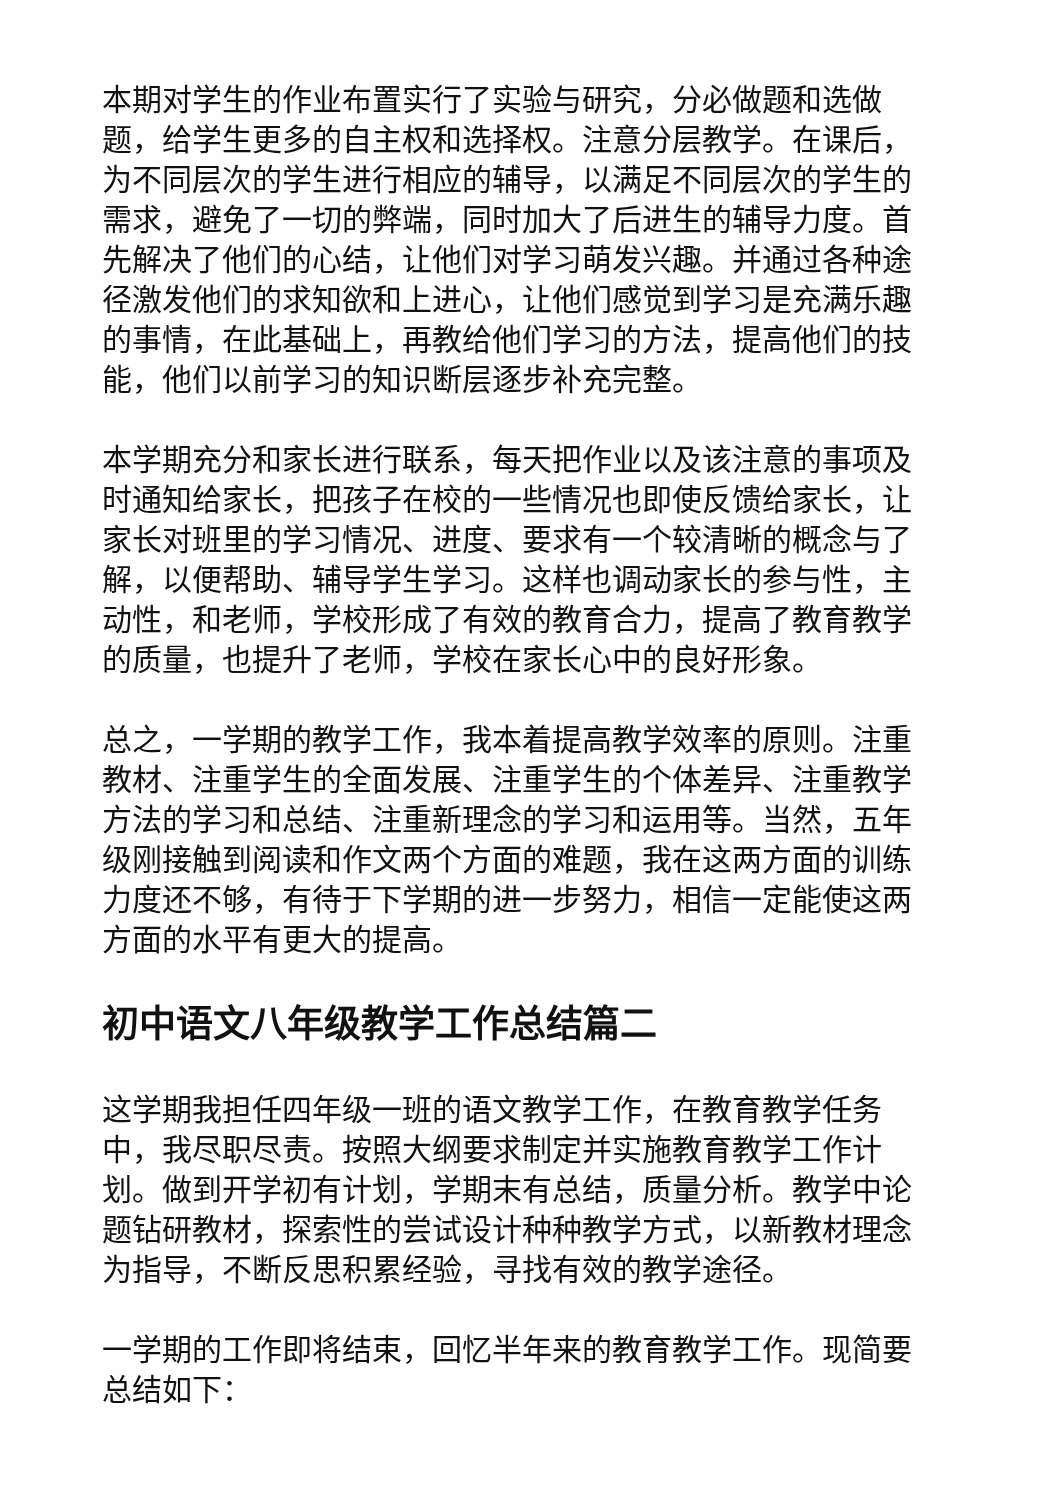本期对学生的作业布置实行了实验与研究，分必做题和选做题，给学生更多的自主权和选择权。注意分层教学。在课后，为不同层次的学生进行相应的辅导，以满足不同层次的学生的需求，避免了一切的弊端，同时加大了后进生的辅导力度。首先解决了他们的心结，让他们对学习萌发兴趣。并通过各种途径激发他们的求知欲和上进心，让他们感觉到学习是充满乐趣的事情，在此基础上，再教给他们学习的方法，提高他们的技能，他们以前学习的知识断层逐步补充完整。
本学期充分和家长进行联系，每天把作业以及该注意的事项及时通知给家长，把孩子在校的一些情况也即使反馈给家长，让家长对班里的学习情况、进度、要求有一个较清晰的概念与了解，以便帮助、辅导学生学习。这样也调动家长的参与性，主动性，和老师，学校形成了有效的教育合力，提高了教育教学的质量，也提升了老师，学校在家长心中的良好形象。
总之，一学期的教学工作，我本着提高教学效率的原则。注重教材、注重学生的全面发展、注重学生的个体差异、注重教学方法的学习和总结、注重新理念的学习和运用等。当然，五年级刚接触到阅读和作文两个方面的难题，我在这两方面的训练力度还不够，有待于下学期的进一步努力，相信一定能使这两方面的水平有更大的提高。
初中语文八年级教学工作总结篇二
这学期我担任四年级一班的语文教学工作，在教育教学任务中，我尽职尽责。按照大纲要求制定并实施教育教学工作计划。做到开学初有计划，学期末有总结，质量分析。教学中论题钻研教材，探索性的尝试设计种种教学方式，以新教材理念为指导，不断反思积累经验，寻找有效的教学途径。
一学期的工作即将结束，回忆半年来的教育教学工作。现简要总结如下：